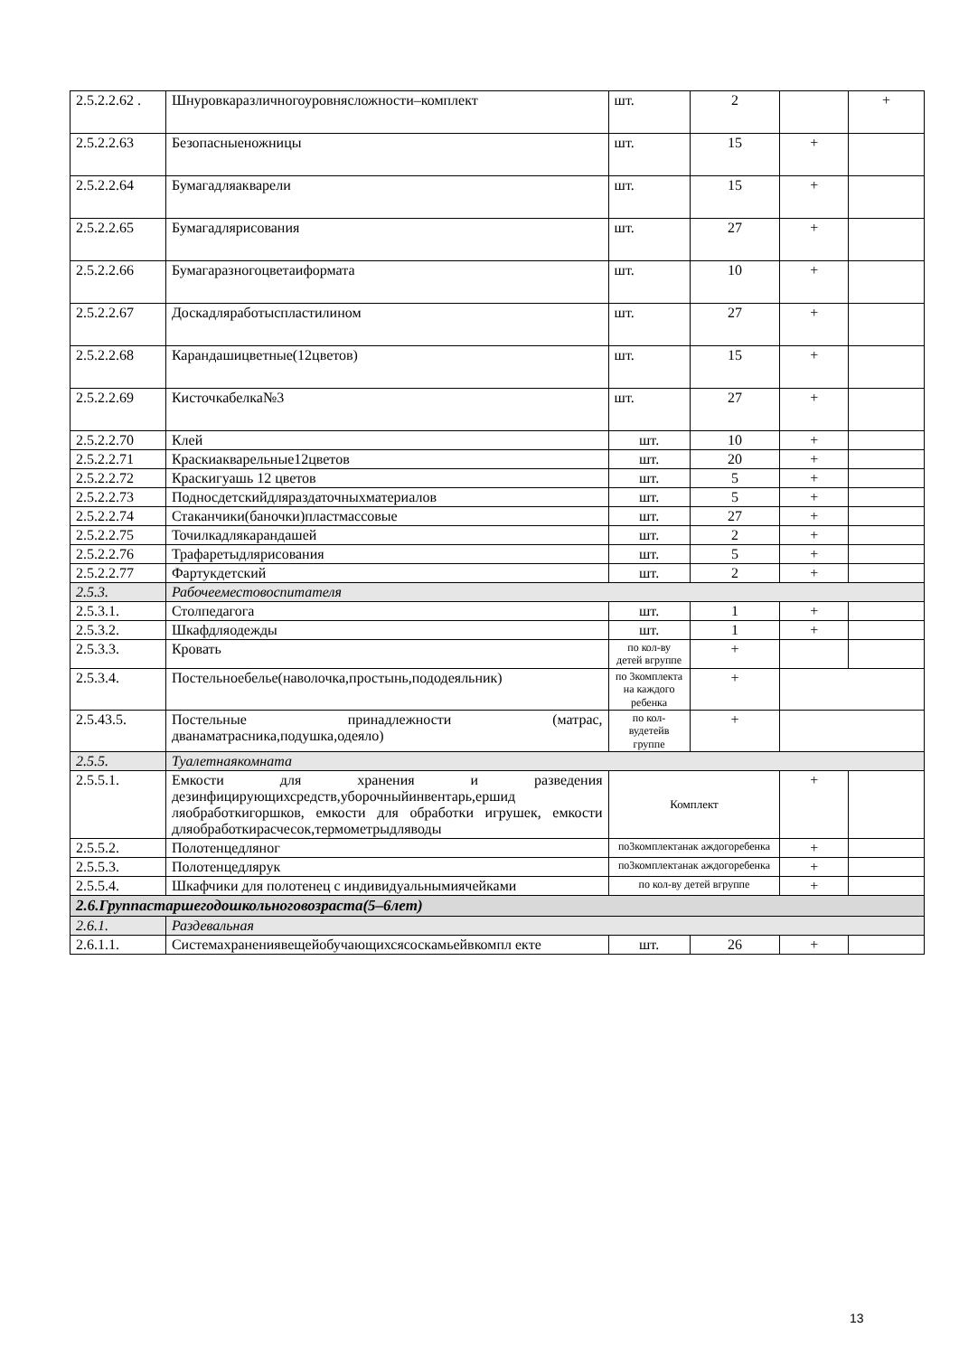| 2.5.2.2.62 . | Шнуровкаразличногоуровнясложности–комплект | шт. | 2 | | + |
| 2.5.2.2.63 | Безопасныеножницы | шт. | 15 | + | |
| 2.5.2.2.64 | Бумагадляакварели | шт. | 15 | + | |
| 2.5.2.2.65 | Бумагадлярисования | шт. | 27 | + | |
| 2.5.2.2.66 | Бумагаразногоцветаиформата | шт. | 10 | + | |
| 2.5.2.2.67 | Доскадляработыспластилином | шт. | 27 | + | |
| 2.5.2.2.68 | Карандашицветные(12цветов) | шт. | 15 | + | |
| 2.5.2.2.69 | Кисточкабелка№3 | шт. | 27 | + | |
| 2.5.2.2.70 | Клей | шт. | 10 | + | |
| 2.5.2.2.71 | Краскиакварельные12цветов | шт. | 20 | + | |
| 2.5.2.2.72 | Краскигуашь 12 цветов | шт. | 5 | + | |
| 2.5.2.2.73 | Подносдетскийдляраздаточныхматериалов | шт. | 5 | + | |
| 2.5.2.2.74 | Стаканчики(баночки)пластмассовые | шт. | 27 | + | |
| 2.5.2.2.75 | Точилкадлякарандашей | шт. | 2 | + | |
| 2.5.2.2.76 | Трафаретыдлярисования | шт. | 5 | + | |
| 2.5.2.2.77 | Фартукдетский | шт. | 2 | + | |
| 2.5.3. | Рабочееместовоспитателя | | | | |
| 2.5.3.1. | Столпедагога | шт. | 1 | + | |
| 2.5.3.2. | Шкафдляодежды | шт. | 1 | + | |
| 2.5.3.3. | Кровать | по кол-ву детей вгруппе | + | | |
| 2.5.3.4. | Постельноебелье(наволочка,простынь,пододеяльник) | по 3комплекта на каждого ребенка | + | | |
| 2.5.43.5. | Постельные принадлежности (матрас, дванаматрасника,подушка,одеяло) | по кол-вудетейв группе | + | | |
| 2.5.5. | Туалетнаякомната | | | | |
| 2.5.5.1. | Емкости для хранения и разведения дезинфицирующихсредств,уборочныйинвентарь,ершид ляобработкигоршков, емкости для обработки игрушек, емкости дляобработкирасчесок,термометрыдляводы | Комплект | | + | |
| 2.5.5.2. | Полотенцедляног | по3комплектанак аждогоребенка | | + | |
| 2.5.5.3. | Полотенцедлярук | по3комплектанак аждогоребенка | | + | |
| 2.5.5.4. | Шкафчики для полотенец с индивидуальнымиячейками | по кол-ву детей вгруппе | | + | |
| 2.6.Группастаршегодошкольноговозраста(5–6лет) | | | | | |
| 2.6.1. | Раздевальная | | | | |
| 2.6.1.1. | Системахранениявещейобучающихсясоскамьейвкомпл екте | шт. | 26 | + | |
13